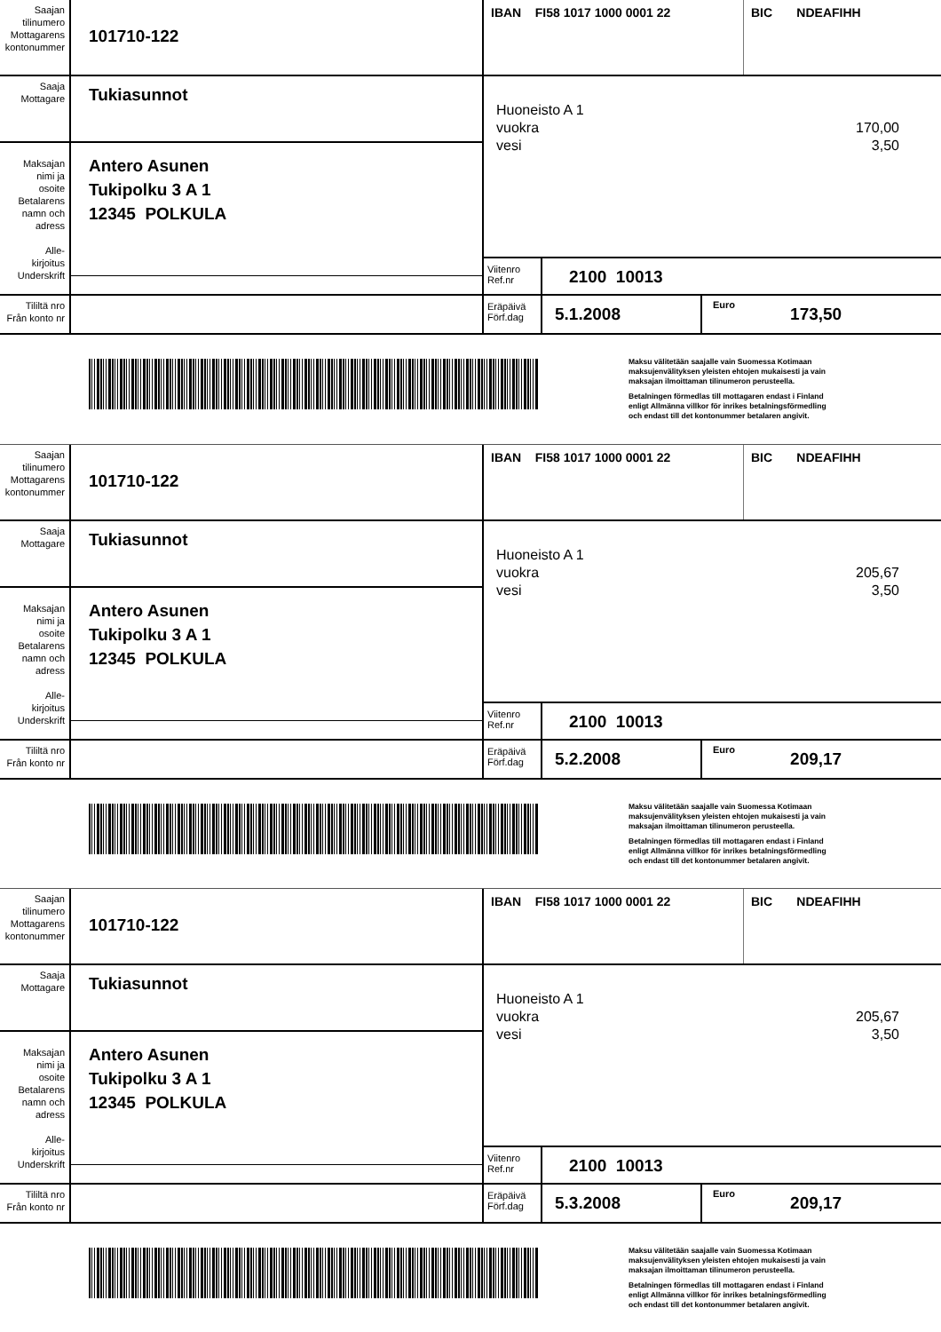Saajan
tilinumero
Mottagarens
kontonummer
101710-122
IBAN FI58 1017 1000 0001 22
BIC NDEAFIHH
Saaja
Mottagare
Tukiasunnot
Huoneisto A 1
vuokra 170,00
vesi 3,50
Maksajan
nimi ja
osoite
Betalarens
namn och
adress
Alle-
kirjoitus
Underskrift
Antero Asunen
Tukipolku 3 A 1
12345 POLKULA
Viitenro
Ref.nr
2100 10013
Tililtä nro
Från konto nr
Eräpäivä
Förf.dag
5.1.2008
Euro
173,50
Maksu välitetään saajalle vain Suomessa Kotimaan
maksujenvälityksen yleisten ehtojen mukaisesti ja vain
maksajan ilmoittaman tilinumeron perusteella.
Betalningen förmedlas till mottagaren endast i Finland
enligt Allmänna villkor för inrikes betalningsförmedling
och endast till det kontonummer betalaren angivit.
Saajan
tilinumero
Mottagarens
kontonummer
101710-122
IBAN FI58 1017 1000 0001 22
BIC NDEAFIHH
Saaja
Mottagare
Tukiasunnot
Huoneisto A 1
vuokra 205,67
vesi 3,50
Maksajan
nimi ja
osoite
Betalarens
namn och
adress
Alle-
kirjoitus
Underskrift
Antero Asunen
Tukipolku 3 A 1
12345 POLKULA
Viitenro
Ref.nr
2100 10013
Tililtä nro
Från konto nr
Eräpäivä
Förf.dag
5.2.2008
Euro
209,17
Maksu välitetään saajalle vain Suomessa Kotimaan
maksujenvälityksen yleisten ehtojen mukaisesti ja vain
maksajan ilmoittaman tilinumeron perusteella.
Betalningen förmedlas till mottagaren endast i Finland
enligt Allmänna villkor för inrikes betalningsförmedling
och endast till det kontonummer betalaren angivit.
Saajan
tilinumero
Mottagarens
kontonummer
101710-122
IBAN FI58 1017 1000 0001 22
BIC NDEAFIHH
Saaja
Mottagare
Tukiasunnot
Huoneisto A 1
vuokra 205,67
vesi 3,50
Maksajan
nimi ja
osoite
Betalarens
namn och
adress
Alle-
kirjoitus
Underskrift
Antero Asunen
Tukipolku 3 A 1
12345 POLKULA
Viitenro
Ref.nr
2100 10013
Tililtä nro
Från konto nr
Eräpäivä
Förf.dag
5.3.2008
Euro
209,17
Maksu välitetään saajalle vain Suomessa Kotimaan
maksujenvälityksen yleisten ehtojen mukaisesti ja vain
maksajan ilmoittaman tilinumeron perusteella.
Betalningen förmedlas till mottagaren endast i Finland
enligt Allmänna villkor för inrikes betalningsförmedling
och endast till det kontonummer betalaren angivit.